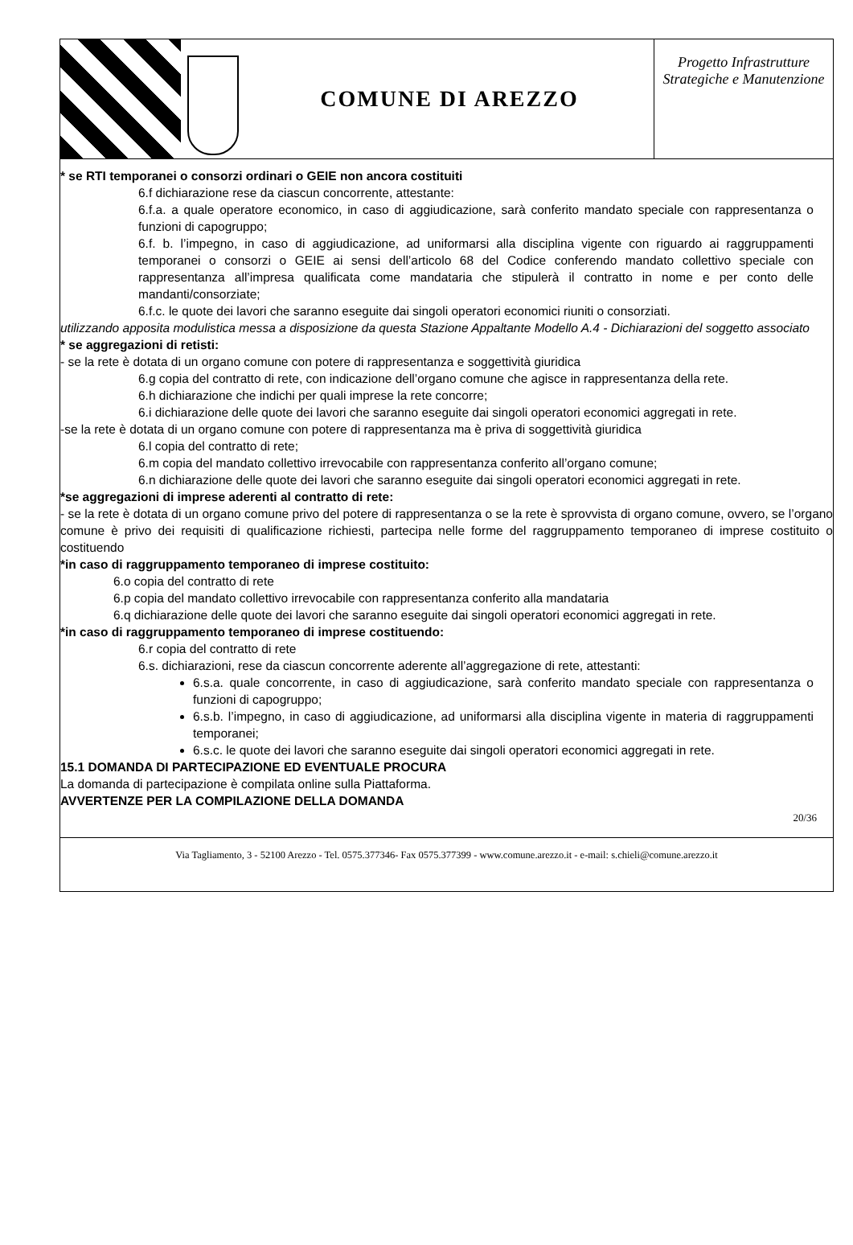COMUNE DI AREZZO
Progetto Infrastrutture Strategiche e Manutenzione
* se RTI temporanei o consorzi ordinari o GEIE non ancora costituiti
6.f dichiarazione rese da ciascun concorrente, attestante:
6.f.a. a quale operatore economico, in caso di aggiudicazione, sarà conferito mandato speciale con rappresentanza o funzioni di capogruppo;
6.f. b. l’impegno, in caso di aggiudicazione, ad uniformarsi alla disciplina vigente con riguardo ai raggruppamenti temporanei o consorzi o GEIE ai sensi dell’articolo 68 del Codice conferendo mandato collettivo speciale con rappresentanza all’impresa qualificata come mandataria che stipulerà il contratto in nome e per conto delle mandanti/consorziate;
6.f.c. le quote dei lavori che saranno eseguite dai singoli operatori economici riuniti o consorziati.
utilizzando apposita modulistica messa a disposizione da questa Stazione Appaltante Modello A.4 - Dichiarazioni del soggetto associato
* se aggregazioni di retisti:
- se la rete è dotata di un organo comune con potere di rappresentanza e soggettività giuridica
6.g copia del contratto di rete, con indicazione dell’organo comune che agisce in rappresentanza della rete.
6.h dichiarazione che indichi per quali imprese la rete concorre;
6.i dichiarazione delle quote dei lavori che saranno eseguite dai singoli operatori economici aggregati in rete.
-se la rete è dotata di un organo comune con potere di rappresentanza ma è priva di soggettività giuridica
6.l copia del contratto di rete;
6.m copia del mandato collettivo irrevocabile con rappresentanza conferito all’organo comune;
6.n dichiarazione delle quote dei lavori che saranno eseguite dai singoli operatori economici aggregati in rete.
*se aggregazioni di imprese aderenti al contratto di rete:
- se la rete è dotata di un organo comune privo del potere di rappresentanza o se la rete è sprovvista di organo comune, ovvero, se l’organo comune è privo dei requisiti di qualificazione richiesti, partecipa nelle forme del raggruppamento temporaneo di imprese costituito o costituendo
*in caso di raggruppamento temporaneo di imprese costituito:
6.o copia del contratto di rete
6.p copia del mandato collettivo irrevocabile con rappresentanza conferito alla mandataria
6.q dichiarazione delle quote dei lavori che saranno eseguite dai singoli operatori economici aggregati in rete.
*in caso di raggruppamento temporaneo di imprese costituendo:
6.r copia del contratto di rete
6.s. dichiarazioni, rese da ciascun concorrente aderente all’aggregazione di rete, attestanti:
6.s.a. quale concorrente, in caso di aggiudicazione, sarà conferito mandato speciale con rappresentanza o funzioni di capogruppo;
6.s.b. l’impegno, in caso di aggiudicazione, ad uniformarsi alla disciplina vigente in materia di raggruppamenti temporanei;
6.s.c. le quote dei lavori che saranno eseguite dai singoli operatori economici aggregati in rete.
15.1 DOMANDA DI PARTECIPAZIONE ED EVENTUALE PROCURA
La domanda di partecipazione è compilata online sulla Piattaforma.
AVVERTENZE PER LA COMPILAZIONE DELLA DOMANDA
20/36
Via Tagliamento, 3 - 52100 Arezzo - Tel. 0575.377346- Fax 0575.377399 - www.comune.arezzo.it - e-mail: s.chieli@comune.arezzo.it